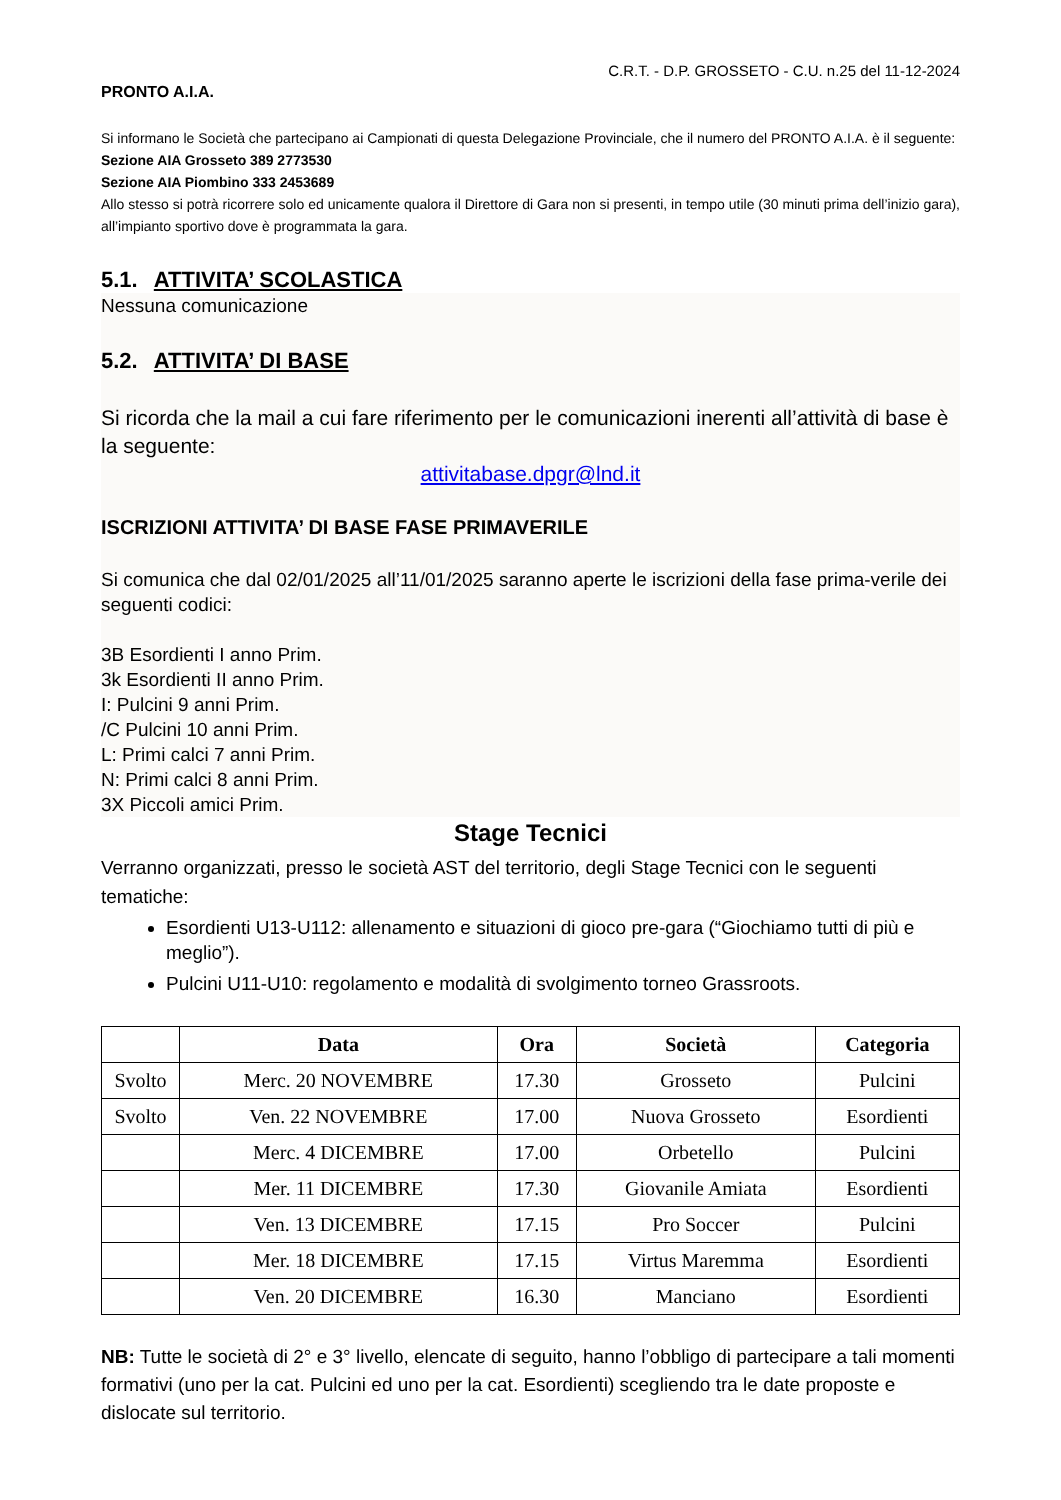C.R.T. - D.P. GROSSETO - C.U. n.25 del 11-12-2024
PRONTO A.I.A.
Si informano le Società che partecipano ai Campionati di questa Delegazione Provinciale, che il numero del PRONTO A.I.A. è il seguente:
Sezione AIA Grosseto 389 2773530
Sezione AIA Piombino 333 2453689
Allo stesso si potrà ricorrere solo ed unicamente qualora il Direttore di Gara non si presenti, in tempo utile (30 minuti prima dell’inizio gara), all’impianto sportivo dove è programmata la gara.
5.1. ATTIVITA’ SCOLASTICA
Nessuna comunicazione
5.2. ATTIVITA’ DI BASE
Si ricorda che la mail a cui fare riferimento per le comunicazioni inerenti all’attività di base è la seguente:
attivitabase.dpgr@lnd.it
ISCRIZIONI ATTIVITA’ DI BASE FASE PRIMAVERILE
Si comunica che dal 02/01/2025 all’11/01/2025 saranno aperte le iscrizioni della fase prima-verile dei seguenti codici:
3B Esordienti I anno Prim.
3k Esordienti II anno Prim.
I: Pulcini 9 anni Prim.
/C Pulcini 10 anni Prim.
L: Primi calci 7 anni Prim.
N: Primi calci 8 anni Prim.
3X Piccoli amici Prim.
Stage Tecnici
Verranno organizzati, presso le società AST del territorio, degli Stage Tecnici con le seguenti tematiche:
Esordienti U13-U112: allenamento e situazioni di gioco pre-gara (“Giochiamo tutti di più e meglio”).
Pulcini U11-U10: regolamento e modalità di svolgimento torneo Grassroots.
| | Data | Ora | Società | Categoria |
| --- | --- | --- | --- | --- |
| Svolto | Merc. 20 NOVEMBRE | 17.30 | Grosseto | Pulcini |
| Svolto | Ven. 22 NOVEMBRE | 17.00 | Nuova Grosseto | Esordienti |
| | Merc. 4 DICEMBRE | 17.00 | Orbetello | Pulcini |
| | Mer. 11 DICEMBRE | 17.30 | Giovanile Amiata | Esordienti |
| | Ven. 13 DICEMBRE | 17.15 | Pro Soccer | Pulcini |
| | Mer. 18 DICEMBRE | 17.15 | Virtus Maremma | Esordienti |
| | Ven. 20 DICEMBRE | 16.30 | Manciano | Esordienti |
NB: Tutte le società di 2° e 3° livello, elencate di seguito, hanno l’obbligo di partecipare a tali momenti formativi (uno per la cat. Pulcini ed uno per la cat. Esordienti) scegliendo tra le date proposte e dislocate sul territorio.